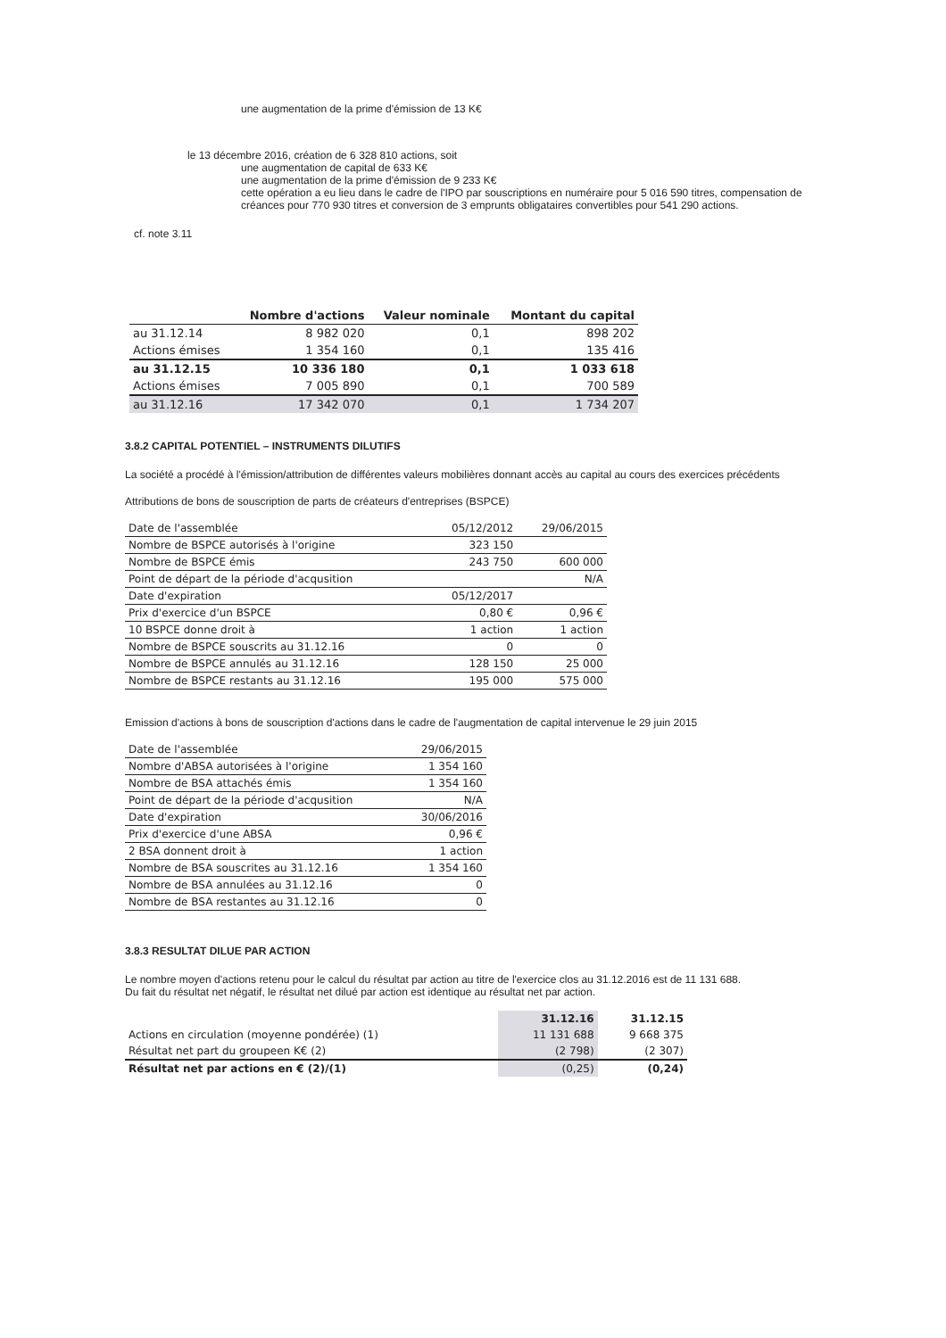une augmentation de la prime d'émission de 13 K€
le 13 décembre 2016, création de 6 328 810 actions, soit
une augmentation de capital de 633 K€
une augmentation de la prime d'émission de 9 233 K€
cette opération a eu lieu dans le cadre de l'IPO par souscriptions en numéraire pour 5 016 590 titres, compensation de créances pour 770 930 titres et conversion de 3 emprunts obligataires convertibles pour 541 290 actions.
cf. note 3.11
| | Nombre d'actions | Valeur nominale | Montant du capital |
| --- | --- | --- | --- |
| au 31.12.14 | 8 982 020 | 0,1 | 898 202 |
| Actions émises | 1 354 160 | 0,1 | 135 416 |
| au 31.12.15 | 10 336 180 | 0,1 | 1 033 618 |
| Actions émises | 7 005 890 | 0,1 | 700 589 |
| au 31.12.16 | 17 342 070 | 0,1 | 1 734 207 |
3.8.2 CAPITAL POTENTIEL – INSTRUMENTS DILUTIFS
La société a procédé à l'émission/attribution de différentes valeurs mobilières donnant accès au capital au cours des exercices précédents
Attributions de bons de souscription de parts de créateurs d'entreprises (BSPCE)
| Date de l'assemblée | 05/12/2012 | 29/06/2015 |
| Nombre de BSPCE autorisés à l'origine | 323 150 | |
| Nombre de BSPCE émis | 243 750 | 600 000 |
| Point de départ de la période d'acqusition | | N/A |
| Date d'expiration | 05/12/2017 | |
| Prix d'exercice d'un BSPCE | 0,80 € | 0,96 € |
| 10 BSPCE donne droit à | 1 action | 1 action |
| Nombre de BSPCE souscrits au 31.12.16 | 0 | 0 |
| Nombre de BSPCE annulés au 31.12.16 | 128 150 | 25 000 |
| Nombre de BSPCE restants au 31.12.16 | 195 000 | 575 000 |
Emission d'actions à bons de souscription d'actions dans le cadre de l'augmentation de capital intervenue le 29 juin 2015
| Date de l'assemblée | 29/06/2015 |
| Nombre d'ABSA autorisées à l'origine | 1 354 160 |
| Nombre de BSA attachés émis | 1 354 160 |
| Point de départ de la période d'acqusition | N/A |
| Date d'expiration | 30/06/2016 |
| Prix d'exercice d'une ABSA | 0,96 € |
| 2 BSA donnent droit à | 1 action |
| Nombre de BSA souscrites au 31.12.16 | 1 354 160 |
| Nombre de BSA annulées au 31.12.16 | 0 |
| Nombre de BSA restantes au 31.12.16 | 0 |
3.8.3 RESULTAT DILUE PAR ACTION
Le nombre moyen d'actions retenu pour le calcul du résultat par action au titre de l'exercice clos au 31.12.2016 est de 11 131 688.
Du fait du résultat net négatif, le résultat net dilué par action est identique au résultat net par action.
| | 31.12.16 | 31.12.15 |
| --- | --- | --- |
| Actions en circulation (moyenne pondérée) (1) | 11 131 688 | 9 668 375 |
| Résultat net part du groupeen K€ (2) | (2 798) | (2 307) |
| Résultat net par actions en € (2)/(1) | (0,25) | (0,24) |